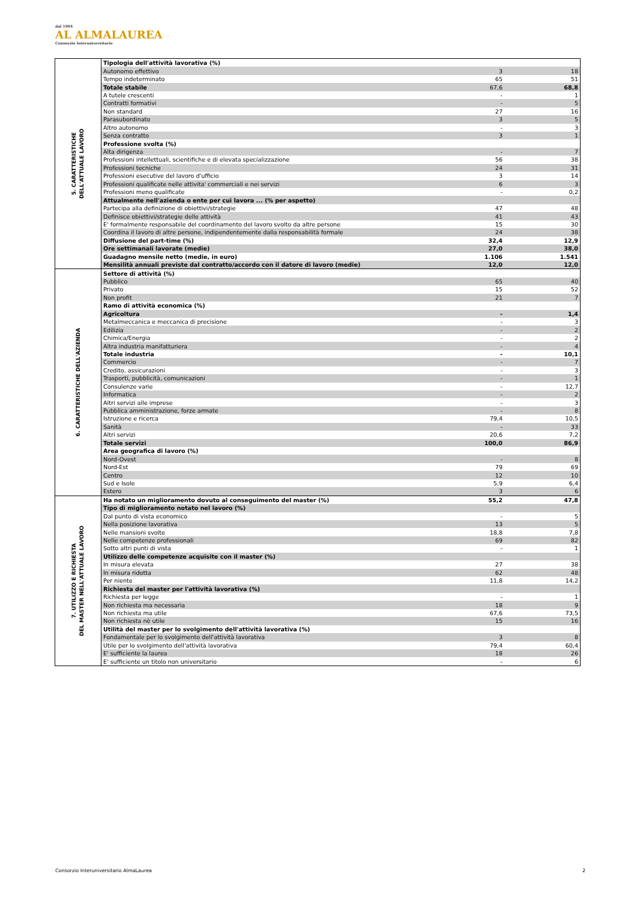dal 1994
AL ALMALAUREA
Consorzio Interuniversitario
| 5. CARATTERISTICHE DELL'ATTUALE LAVORO | Tipologia dell'attività lavorativa (%) | | |
| | Autonomo effettivo | 3 | 18 |
| | Tempo indeterminato | 65 | 51 |
| | Totale stabile | 67,6 | 68,8 |
| | A tutele crescenti | - | 1 |
| | Contratti formativi | - | 5 |
| | Non standard | 27 | 16 |
| | Parasubordinato | 3 | 5 |
| | Altro autonomo | - | 3 |
| | Senza contratto | 3 | 1 |
| | Professione svolta (%) | | |
| | Alta dirigenza | - | 7 |
| | Professioni intellettuali, scientifiche e di elevata specializzazione | 56 | 38 |
| | Professioni tecniche | 24 | 31 |
| | Professioni esecutive del lavoro d'ufficio | 3 | 14 |
| | Professioni qualificate nelle attivita' commerciali e nei servizi | 6 | 3 |
| | Professioni meno qualificate | - | 0,2 |
| | Attualmente nell'azienda o ente per cui lavora ... (% per aspetto) | | |
| | Partecipa alla definizione di obiettivi/strategie | 47 | 48 |
| | Definisce obiettivi/strategie delle attività | 41 | 43 |
| | E' formalmente responsabile del coordinamento del lavoro svolto da altre persone | 15 | 30 |
| | Coordina il lavoro di altre persone, indipendentemente dalla responsabilità formale | 24 | 38 |
| | Diffusione del part-time (%) | 32,4 | 12,9 |
| | Ore settimanali lavorate (medie) | 27,0 | 38,0 |
| | Guadagno mensile netto (medie, in euro) | 1.106 | 1.541 |
| | Mensilità annuali previste dal contratto/accordo con il datore di lavoro (medie) | 12,0 | 12,0 |
| 6. CARATTERISTICHE DELL'AZIENDA | Settore di attività (%) | | |
| | Pubblico | 65 | 40 |
| | Privato | 15 | 52 |
| | Non profit | 21 | 7 |
| | Ramo di attività economica (%) | | |
| | Agricoltura | - | 1,4 |
| | Metalmeccanica e meccanica di precisione | - | 3 |
| | Edilizia | - | 2 |
| | Chimica/Energia | - | 2 |
| | Altra industria manifatturiera | - | 4 |
| | Totale industria | - | 10,1 |
| | Commercio | - | 7 |
| | Credito, assicurazioni | - | 3 |
| | Trasporti, pubblicità, comunicazioni | - | 1 |
| | Consulenze varie | - | 12,7 |
| | Informatica | - | 2 |
| | Altri servizi alle imprese | - | 3 |
| | Pubblica amministrazione, forze armate | - | 8 |
| | Istruzione e ricerca | 79,4 | 10,5 |
| | Sanità | - | 33 |
| | Altri servizi | 20,6 | 7,2 |
| | Totale servizi | 100,0 | 86,9 |
| | Area geografica di lavoro (%) | | |
| | Nord-Ovest | - | 8 |
| | Nord-Est | 79 | 69 |
| | Centro | 12 | 10 |
| | Sud e Isole | 5,9 | 6,4 |
| | Estero | 3 | 6 |
| 7. UTILIZZO E RICHIESTA DEL MASTER NELL'ATTUALE LAVORO | Ha notato un miglioramento dovuto al conseguimento del master (%) | 55,2 | 47,8 |
| | Tipo di miglioramento notato nel lavoro (%) | | |
| | Dal punto di vista economico | - | 5 |
| | Nella posizione lavorativa | 13 | 5 |
| | Nelle mansioni svolte | 18,8 | 7,8 |
| | Nelle competenze professionali | 69 | 82 |
| | Sotto altri punti di vista | - | 1 |
| | Utilizzo delle competenze acquisite con il master (%) | | |
| | In misura elevata | 27 | 38 |
| | In misura ridotta | 62 | 48 |
| | Per niente | 11,8 | 14,2 |
| | Richiesta del master per l'attività lavorativa (%) | | |
| | Richiesta per legge | - | 1 |
| | Non richiesta ma necessaria | 18 | 9 |
| | Non richiesta ma utile | 67,6 | 73,5 |
| | Non richiesta nè utile | 15 | 16 |
| | Utilità del master per lo svolgimento dell'attività lavorativa (%) | | |
| | Fondamentale per lo svolgimento dell'attività lavorativa | 3 | 8 |
| | Utile per lo svolgimento dell'attività lavorativa | 79,4 | 60,4 |
| | E' sufficiente la laurea | 18 | 26 |
| | E' sufficiente un titolo non universitario | - | 6 |
Consorzio Interuniversitario AlmaLaurea
2